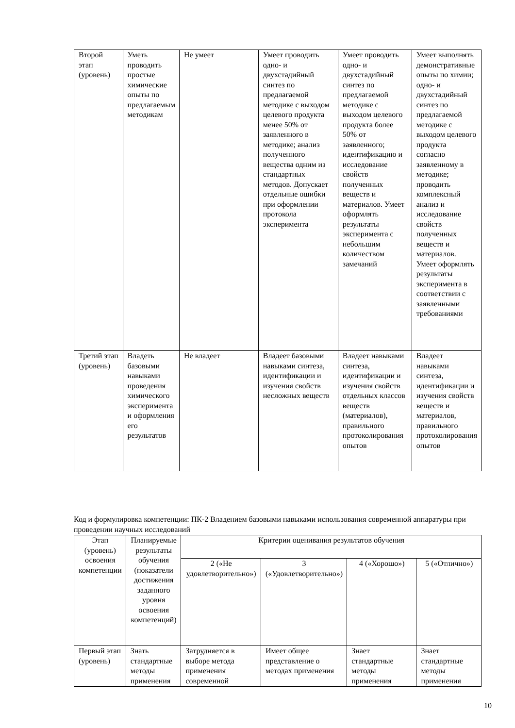| Второй этап (уровень) | Уметь проводить простые химические опыты по предлагаемым методикам | Не умеет | Умеет проводить одно- и двухстадийный синтез по предлагаемой методике с выходом целевого продукта менее 50% от заявленного в методике; анализ полученного вещества одним из стандартных методов. Допускает отдельные ошибки при оформлении протокола эксперимента | Умеет проводить одно- и двухстадийный синтез по предлагаемой методике с выходом целевого продукта более 50% от заявленного; идентификацию и исследование свойств полученных веществ и материалов. Умеет оформлять результаты эксперимента с небольшим количеством замечаний | Умеет выполнять демонстративные опыты по химии; одно- и двухстадийный синтез по предлагаемой методике с выходом целевого продукта согласно заявленному в методике; проводить комплексный анализ и исследование свойств полученных веществ и материалов. Умеет оформлять результаты эксперимента в соответствии с заявленными требованиями |
| Третий этап (уровень) | Владеть базовыми навыками проведения химического эксперимента и оформления его результатов | Не владеет | Владеет базовыми навыками синтеза, идентификации и изучения свойств несложных веществ | Владеет навыками синтеза, идентификации и изучения свойств отдельных классов веществ (материалов), правильного протоколирования опытов | Владеет навыками синтеза, идентификации и изучения свойств веществ и материалов, правильного протоколирования опытов |
Код и формулировка компетенции: ПК-2 Владением базовыми навыками использования современной аппаратуры при проведении научных исследований
| Этап (уровень) освоения компетенции | Планируемые результаты обучения (показатели достижения заданного уровня освоения компетенций) | Критерии оценивания результатов обучения | | | |
| | | 2 («Не удовлетворительно») | 3 («Удовлетворительно») | 4 («Хорошо») | 5 («Отлично») |
| Первый этап (уровень) | Знать стандартные методы применения | Затрудняется в выборе метода применения современной | Имеет общее представление о методах применения | Знает стандартные методы применения | Знает стандартные методы применения |
10